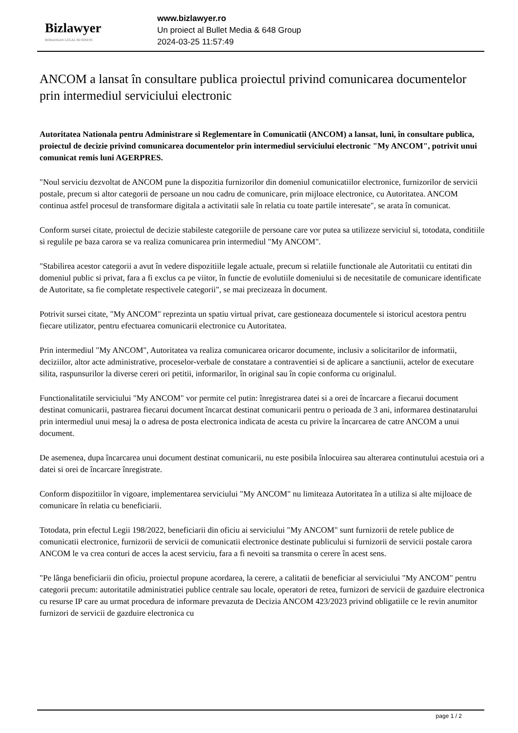Bizlawyer
ROMANIAN LEGAL BUSINESS
www.bizlawyer.ro
Un proiect al Bullet Media & 648 Group
2024-03-25 11:57:49
ANCOM a lansat în consultare publica proiectul privind comunicarea documentelor prin intermediul serviciului electronic
Autoritatea Nationala pentru Administrare si Reglementare în Comunicatii (ANCOM) a lansat, luni, în consultare publica, proiectul de decizie privind comunicarea documentelor prin intermediul serviciului electronic "My ANCOM", potrivit unui comunicat remis luni AGERPRES.
"Noul serviciu dezvoltat de ANCOM pune la dispozitia furnizorilor din domeniul comunicatiilor electronice, furnizorilor de servicii postale, precum si altor categorii de persoane un nou cadru de comunicare, prin mijloace electronice, cu Autoritatea. ANCOM continua astfel procesul de transformare digitala a activitatii sale în relatia cu toate partile interesate", se arata în comunicat.
Conform sursei citate, proiectul de decizie stabileste categoriile de persoane care vor putea sa utilizeze serviciul si, totodata, conditiile si regulile pe baza carora se va realiza comunicarea prin intermediul "My ANCOM".
"Stabilirea acestor categorii a avut în vedere dispozitiile legale actuale, precum si relatiile functionale ale Autoritatii cu entitati din domeniul public si privat, fara a fi exclus ca pe viitor, în functie de evolutiile domeniului si de necesitatile de comunicare identificate de Autoritate, sa fie completate respectivele categorii", se mai precizeaza în document.
Potrivit sursei citate, "My ANCOM" reprezinta un spatiu virtual privat, care gestioneaza documentele si istoricul acestora pentru fiecare utilizator, pentru efectuarea comunicarii electronice cu Autoritatea.
Prin intermediul "My ANCOM", Autoritatea va realiza comunicarea oricaror documente, inclusiv a solicitarilor de informatii, deciziilor, altor acte administrative, proceselor-verbale de constatare a contraventiei si de aplicare a sanctiunii, actelor de executare silita, raspunsurilor la diverse cereri ori petitii, informarilor, în original sau în copie conforma cu originalul.
Functionalitatile serviciului "My ANCOM" vor permite cel putin: înregistrarea datei si a orei de încarcare a fiecarui document destinat comunicarii, pastrarea fiecarui document încarcat destinat comunicarii pentru o perioada de 3 ani, informarea destinatarului prin intermediul unui mesaj la o adresa de posta electronica indicata de acesta cu privire la încarcarea de catre ANCOM a unui document.
De asemenea, dupa încarcarea unui document destinat comunicarii, nu este posibila înlocuirea sau alterarea continutului acestuia ori a datei si orei de încarcare înregistrate.
Conform dispozitiilor în vigoare, implementarea serviciului "My ANCOM" nu limiteaza Autoritatea în a utiliza si alte mijloace de comunicare în relatia cu beneficiarii.
Totodata, prin efectul Legii 198/2022, beneficiarii din oficiu ai serviciului "My ANCOM" sunt furnizorii de retele publice de comunicatii electronice, furnizorii de servicii de comunicatii electronice destinate publicului si furnizorii de servicii postale carora ANCOM le va crea conturi de acces la acest serviciu, fara a fi nevoiti sa transmita o cerere în acest sens.
"Pe lânga beneficiarii din oficiu, proiectul propune acordarea, la cerere, a calitatii de beneficiar al serviciului "My ANCOM" pentru categorii precum: autoritatile administratiei publice centrale sau locale, operatori de retea, furnizori de servicii de gazduire electronica cu resurse IP care au urmat procedura de informare prevazuta de Decizia ANCOM 423/2023 privind obligatiile ce le revin anumitor furnizori de servicii de gazduire electronica cu
page 1 / 2